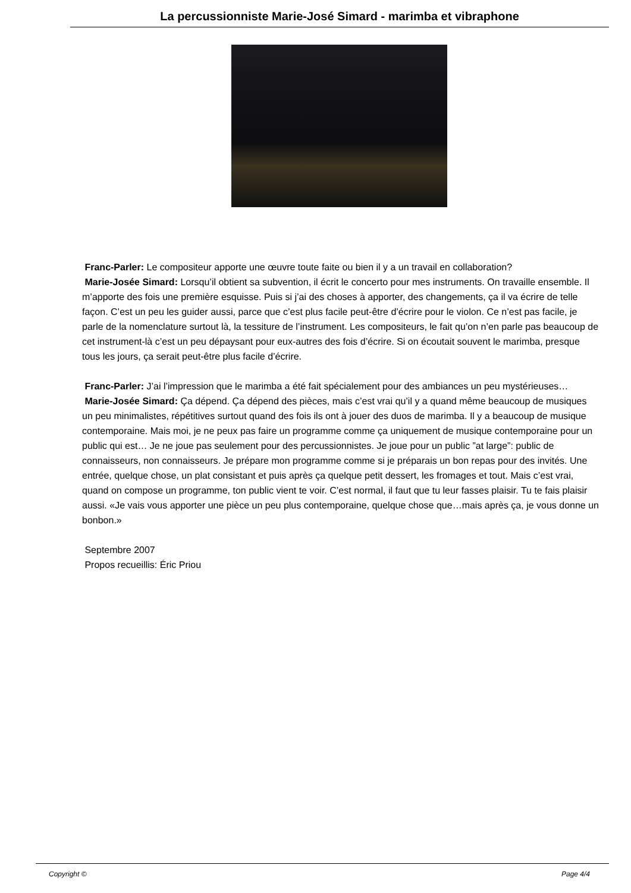La percussionniste Marie-José Simard - marimba et vibraphone
Franc-Parler: Le compositeur apporte une œuvre toute faite ou bien il y a un travail en collaboration?
Marie-Josée Simard: Lorsqu’il obtient sa subvention, il écrit le concerto pour mes instruments. On travaille ensemble. Il m’apporte des fois une première esquisse. Puis si j’ai des choses à apporter, des changements, ça il va écrire de telle façon. C’est un peu les guider aussi, parce que c’est plus facile peut-être d’écrire pour le violon. Ce n’est pas facile, je parle de la nomenclature surtout là, la tessiture de l’instrument. Les compositeurs, le fait qu’on n’en parle pas beaucoup de cet instrument-là c’est un peu dépaysant pour eux-autres des fois d’écrire. Si on écoutait souvent le marimba, presque tous les jours, ça serait peut-être plus facile d’écrire.
Franc-Parler: J’ai l’impression que le marimba a été fait spécialement pour des ambiances un peu mystérieuses…
Marie-Josée Simard: Ça dépend. Ça dépend des pièces, mais c’est vrai qu’il y a quand même beaucoup de musiques un peu minimalistes, répétitives surtout quand des fois ils ont à jouer des duos de marimba. Il y a beaucoup de musique contemporaine. Mais moi, je ne peux pas faire un programme comme ça uniquement de musique contemporaine pour un public qui est… Je ne joue pas seulement pour des percussionnistes. Je joue pour un public ”at large”: public de connaisseurs, non connaisseurs. Je prépare mon programme comme si je préparais un bon repas pour des invités. Une entrée, quelque chose, un plat consistant et puis après ça quelque petit dessert, les fromages et tout. Mais c’est vrai, quand on compose un programme, ton public vient te voir. C’est normal, il faut que tu leur fasses plaisir. Tu te fais plaisir aussi. «Je vais vous apporter une pièce un peu plus contemporaine, quelque chose que…mais après ça, je vous donne un bonbon.»
Septembre 2007
Propos recueillis: Éric Priou
Copyright © Page 4/4